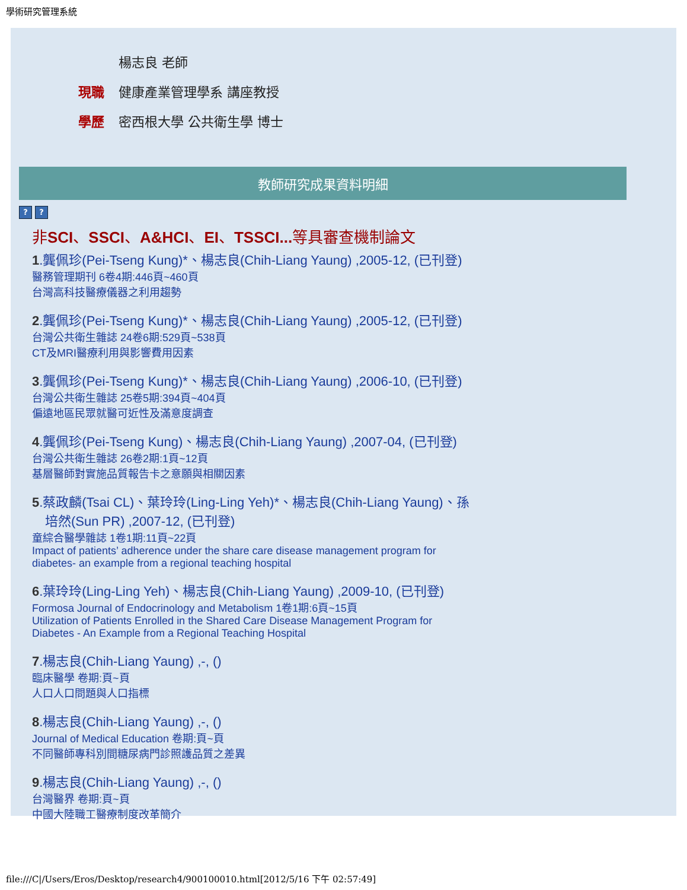學術研究管理系統
楊志良 老師
現職 健康產業管理學系 講座教授
學歷 密西根大學 公共衛生學 博士
教師研究成果資料明細
? ?
非SCI、SSCI、A&HCI、EI、TSSCI... 等具審查機制論文
1.龔佩珍(Pei-Tseng Kung)*、楊志良(Chih-Liang Yaung) ,2005-12, (已刊登)
醫務管理期刊 6卷4期:446頁~460頁
台灣高科技醫療儀器之利用趨勢
2.龔佩珍(Pei-Tseng Kung)*、楊志良(Chih-Liang Yaung) ,2005-12, (已刊登)
台灣公共衛生雜誌 24卷6期:529頁~538頁
CT及MRI醫療利用與影響費用因素
3.龔佩珍(Pei-Tseng Kung)*、楊志良(Chih-Liang Yaung) ,2006-10, (已刊登)
台灣公共衛生雜誌 25卷5期:394頁~404頁
偏遠地區民眾就醫可近性及滿意度調查
4.龔佩珍(Pei-Tseng Kung)、楊志良(Chih-Liang Yaung) ,2007-04, (已刊登)
台灣公共衛生雜誌 26卷2期:1頁~12頁
基層醫師對實施品質報告卡之意願與相關因素
5.蔡政麟(Tsai CL)、葉玲玲(Ling-Ling Yeh)*、楊志良(Chih-Liang Yaung)、孫培然(Sun PR) ,2007-12, (已刊登)
童綜合醫學雜誌 1卷1期:11頁~22頁
Impact of patients’ adherence under the share care disease management program for diabetes- an example from a regional teaching hospital
6.葉玲玲(Ling-Ling Yeh)、楊志良(Chih-Liang Yaung) ,2009-10, (已刊登)
Formosa Journal of Endocrinology and Metabolism 1卷1期:6頁~15頁
Utilization of Patients Enrolled in the Shared Care Disease Management Program for Diabetes - An Example from a Regional Teaching Hospital
7.楊志良(Chih-Liang Yaung) ,-, ()
臨床醫學 卷期:頁~頁
人口人口問題與人口指標
8.楊志良(Chih-Liang Yaung) ,-, ()
Journal of Medical Education 卷期:頁~頁
不同醫師專科別間糖尿病門診照護品質之差異
9.楊志良(Chih-Liang Yaung) ,-, ()
台灣醫界 卷期:頁~頁
中國大陸職工醫療制度改革簡介
file:///C|/Users/Eros/Desktop/research4/900100010.html[2012/5/16 下午 02:57:49]